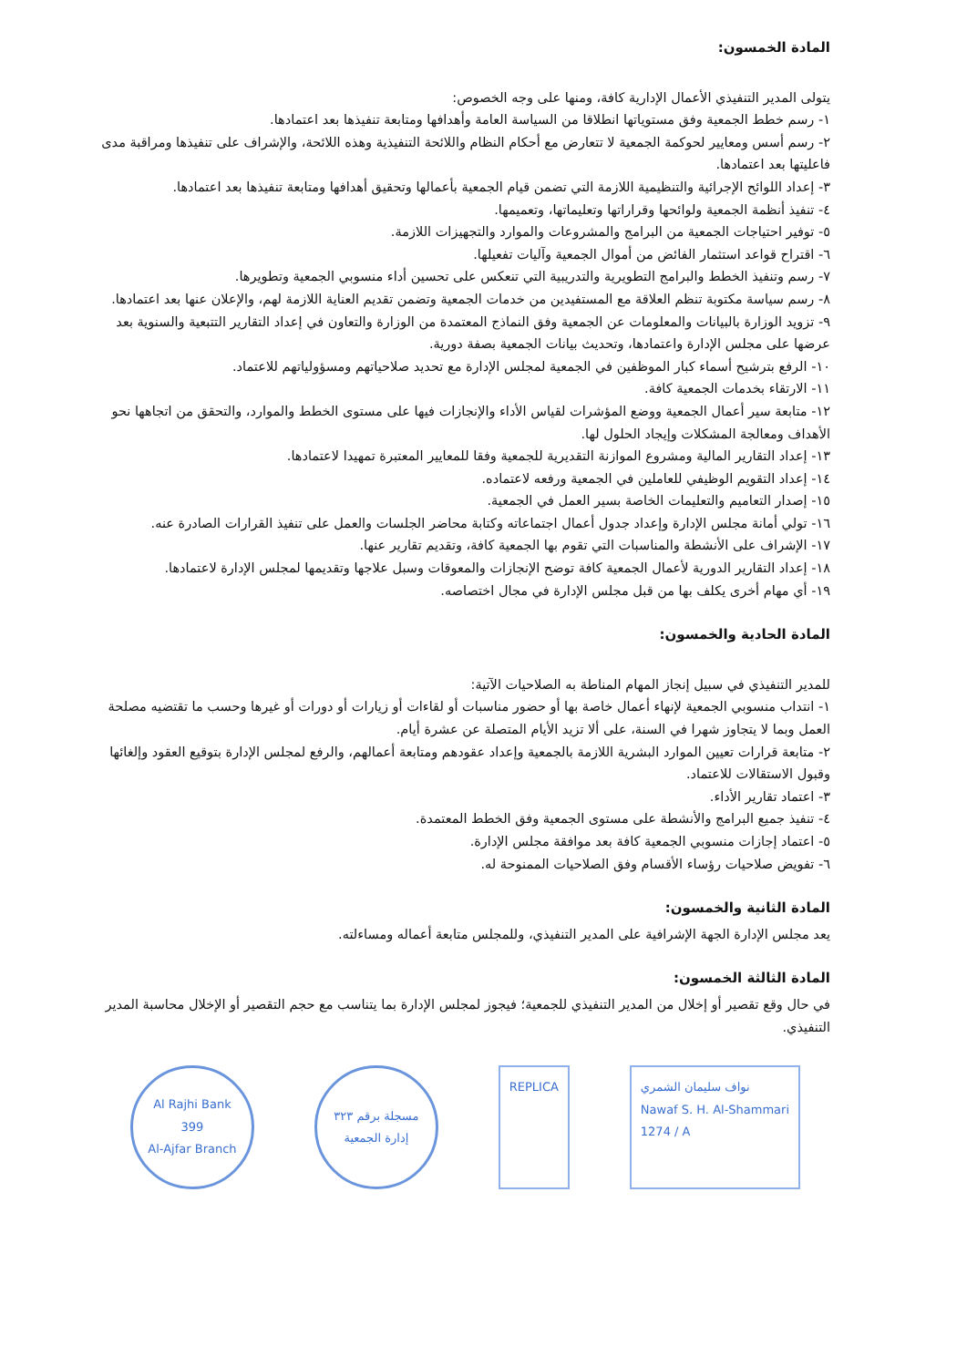المادة الخمسون:
يتولى المدير التنفيذي الأعمال الإدارية كافة، ومنها على وجه الخصوص:
١- رسم خطط الجمعية وفق مستوياتها انطلاقا من السياسة العامة وأهدافها ومتابعة تنفيذها بعد اعتمادها.
٢- رسم أسس ومعايير لحوكمة الجمعية لا تتعارض مع أحكام النظام واللائحة التنفيذية وهذه اللائحة، والإشراف على تنفيذها ومراقبة مدى فاعليتها بعد اعتمادها.
٣- إعداد اللوائح الإجرائية والتنظيمية اللازمة التي تضمن قيام الجمعية بأعمالها وتحقيق أهدافها ومتابعة تنفيذها بعد اعتمادها.
٤- تنفيذ أنظمة الجمعية ولوائحها وقراراتها وتعليماتها، وتعميمها.
٥- توفير احتياجات الجمعية من البرامج والمشروعات والموارد والتجهيزات اللازمة.
٦- اقتراح قواعد استثمار الفائض من أموال الجمعية وآليات تفعيلها.
٧- رسم وتنفيذ الخطط والبرامج التطويرية والتدريبية التي تنعكس على تحسين أداء منسوبي الجمعية وتطويرها.
٨- رسم سياسة مكتوبة تنظم العلاقة مع المستفيدين من خدمات الجمعية وتضمن تقديم العناية اللازمة لهم، والإعلان عنها بعد اعتمادها.
٩- تزويد الوزارة بالبيانات والمعلومات عن الجمعية وفق النماذج المعتمدة من الوزارة والتعاون في إعداد التقارير التتبعية والسنوية بعد عرضها على مجلس الإدارة واعتمادها، وتحديث بيانات الجمعية بصفة دورية.
١٠- الرفع بترشيح أسماء كبار الموظفين في الجمعية لمجلس الإدارة مع تحديد صلاحياتهم ومسؤولياتهم للاعتماد.
١١- الارتقاء بخدمات الجمعية كافة.
١٢- متابعة سير أعمال الجمعية ووضع المؤشرات لقياس الأداء والإنجازات فيها على مستوى الخطط والموارد، والتحقق من اتجاهها نحو الأهداف ومعالجة المشكلات وإيجاد الحلول لها.
١٣- إعداد التقارير المالية ومشروع الموازنة التقديرية للجمعية وفقا للمعايير المعتبرة تمهيدا لاعتمادها.
١٤- إعداد التقويم الوظيفي للعاملين في الجمعية ورفعه لاعتماده.
١٥- إصدار التعاميم والتعليمات الخاصة بسير العمل في الجمعية.
١٦- تولي أمانة مجلس الإدارة وإعداد جدول أعمال اجتماعاته وكتابة محاضر الجلسات والعمل على تنفيذ القرارات الصادرة عنه.
١٧- الإشراف على الأنشطة والمناسبات التي تقوم بها الجمعية كافة، وتقديم تقارير عنها.
١٨- إعداد التقارير الدورية لأعمال الجمعية كافة توضح الإنجازات والمعوقات وسبل علاجها وتقديمها لمجلس الإدارة لاعتمادها.
١٩- أي مهام أخرى يكلف بها من قبل مجلس الإدارة في مجال اختصاصه.
المادة الحادية والخمسون:
للمدير التنفيذي في سبيل إنجاز المهام المناطة به الصلاحيات الآتية:
١- انتداب منسوبي الجمعية لإنهاء أعمال خاصة بها أو حضور مناسبات أو لقاءات أو زيارات أو دورات أو غيرها وحسب ما تقتضيه مصلحة العمل وبما لا يتجاوز شهرا في السنة، على ألا تزيد الأيام المتصلة عن عشرة أيام.
٢- متابعة قرارات تعيين الموارد البشرية اللازمة بالجمعية وإعداد عقودهم ومتابعة أعمالهم، والرفع لمجلس الإدارة بتوقيع العقود وإلغائها وقبول الاستقالات للاعتماد.
٣- اعتماد تقارير الأداء.
٤- تنفيذ جميع البرامج والأنشطة على مستوى الجمعية وفق الخطط المعتمدة.
٥- اعتماد إجازات منسوبي الجمعية كافة بعد موافقة مجلس الإدارة.
٦- تفويض صلاحيات رؤساء الأقسام وفق الصلاحيات الممنوحة له.
المادة الثانية والخمسون:
يعد مجلس الإدارة الجهة الإشرافية على المدير التنفيذي، وللمجلس متابعة أعماله ومساءلته.
المادة الثالثة الخمسون:
في حال وقع تقصير أو إخلال من المدير التنفيذي للجمعية؛ فيجوز لمجلس الإدارة بما يتناسب مع حجم التقصير أو الإخلال محاسبة المدير التنفيذي.
Al Rajhi Bank
399
Al-Ajfar Branch
مسجلة برقم ٣٢٣
إدارة الجمعية
REPLICA نواف سليمان الشمري
Nawaf S. H. Al-Shammari
1274 / A